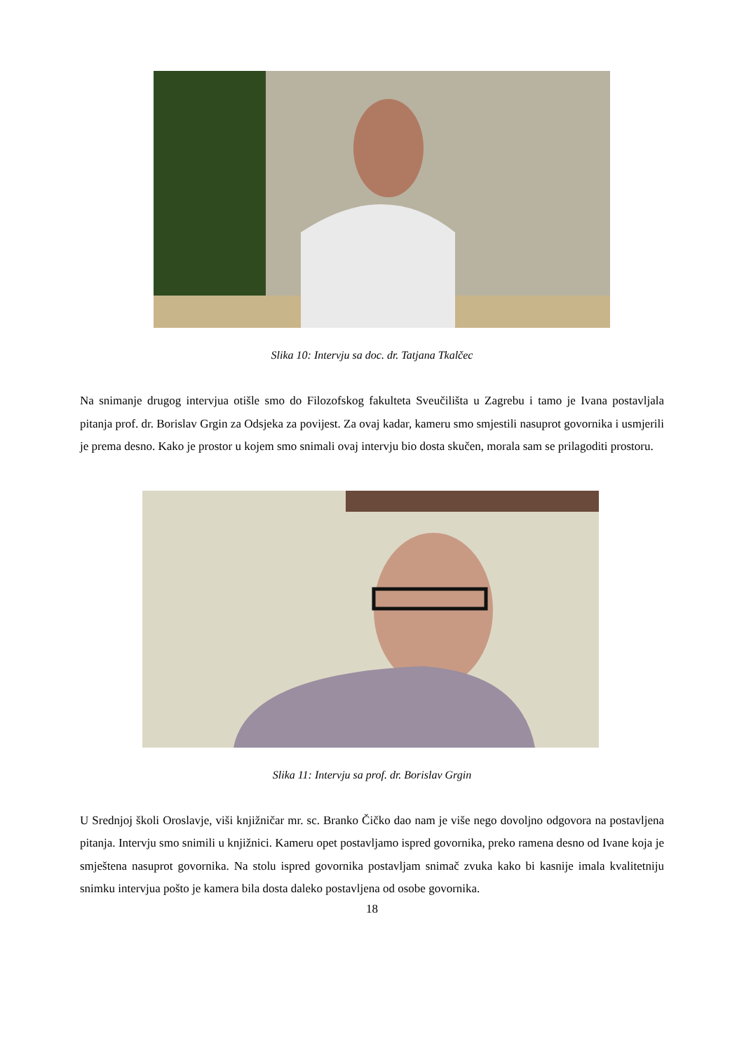Slika 10: Intervju sa doc. dr. Tatjana Tkalčec
Na snimanje drugog intervjua otišle smo do Filozofskog fakulteta Sveučilišta u Zagrebu i tamo je Ivana postavljala pitanja prof. dr. Borislav Grgin za Odsjeka za povijest. Za ovaj kadar, kameru smo smjestili nasuprot govornika i usmjerili je prema desno. Kako je prostor u kojem smo snimali ovaj intervju bio dosta skučen, morala sam se prilagoditi prostoru.
Slika 11: Intervju sa prof. dr. Borislav Grgin
U Srednjoj školi Oroslavje, viši knjižničar mr. sc. Branko Čičko dao nam je više nego dovoljno odgovora na postavljena pitanja. Intervju smo snimili u knjižnici. Kameru opet postavljamo ispred govornika, preko ramena desno od Ivane koja je smještena nasuprot govornika. Na stolu ispred govornika postavljam snimač zvuka kako bi kasnije imala kvalitetniju snimku intervjua pošto je kamera bila dosta daleko postavljena od osobe govornika.
18